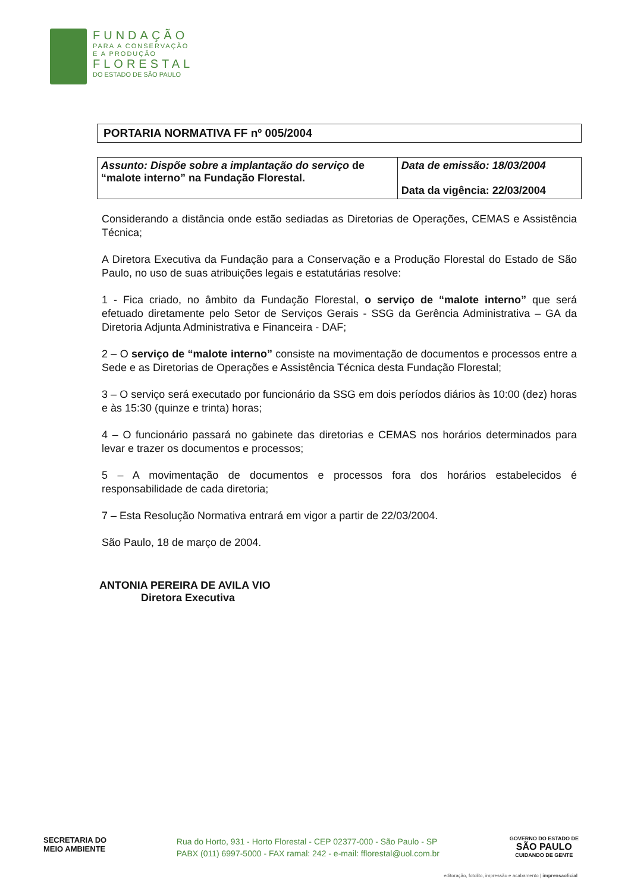FUNDAÇÃO
PARA A CONSERVAÇÃO
E A PRODUÇÃO
FLORESTAL
DO ESTADO DE SÃO PAULO
PORTARIA NORMATIVA FF nº 005/2004
| Assunto: Dispõe sobre a implantação do serviço de “malote interno” na Fundação Florestal. | Data de emissão: 18/03/2004 Data da vigência: 22/03/2004 |
Considerando a distância onde estão sediadas as Diretorias de Operações, CEMAS e Assistência Técnica;
A Diretora Executiva da Fundação para a Conservação e a Produção Florestal do Estado de São Paulo, no uso de suas atribuições legais e estatutárias resolve:
1 - Fica criado, no âmbito da Fundação Florestal, o serviço de “malote interno” que será efetuado diretamente pelo Setor de Serviços Gerais - SSG da Gerência Administrativa – GA da Diretoria Adjunta Administrativa e Financeira - DAF;
2 – O serviço de “malote interno” consiste na movimentação de documentos e processos entre a Sede e as Diretorias de Operações e Assistência Técnica desta Fundação Florestal;
3 – O serviço será executado por funcionário da SSG em dois períodos diários às 10:00 (dez) horas e às 15:30 (quinze e trinta) horas;
4 – O funcionário passará no gabinete das diretorias e CEMAS nos horários determinados para levar e trazer os documentos e processos;
5 – A movimentação de documentos e processos fora dos horários estabelecidos é responsabilidade de cada diretoria;
7 – Esta Resolução Normativa entrará em vigor a partir de 22/03/2004.
São Paulo, 18 de março de 2004.
ANTONIA PEREIRA DE AVILA VIO
Diretora Executiva
SECRETARIA DO
MEIO AMBIENTE
Rua do Horto, 931 - Horto Florestal - CEP 02377-000 - São Paulo - SP
PABX (011) 6997-5000 - FAX ramal: 242 - e-mail: fflorestal@uol.com.br
GOVERNO DO ESTADO DE
SÃO PAULO
CUIDANDO DE GENTE
editoração, fotolito, impressão e acabamento | imprensaoficial